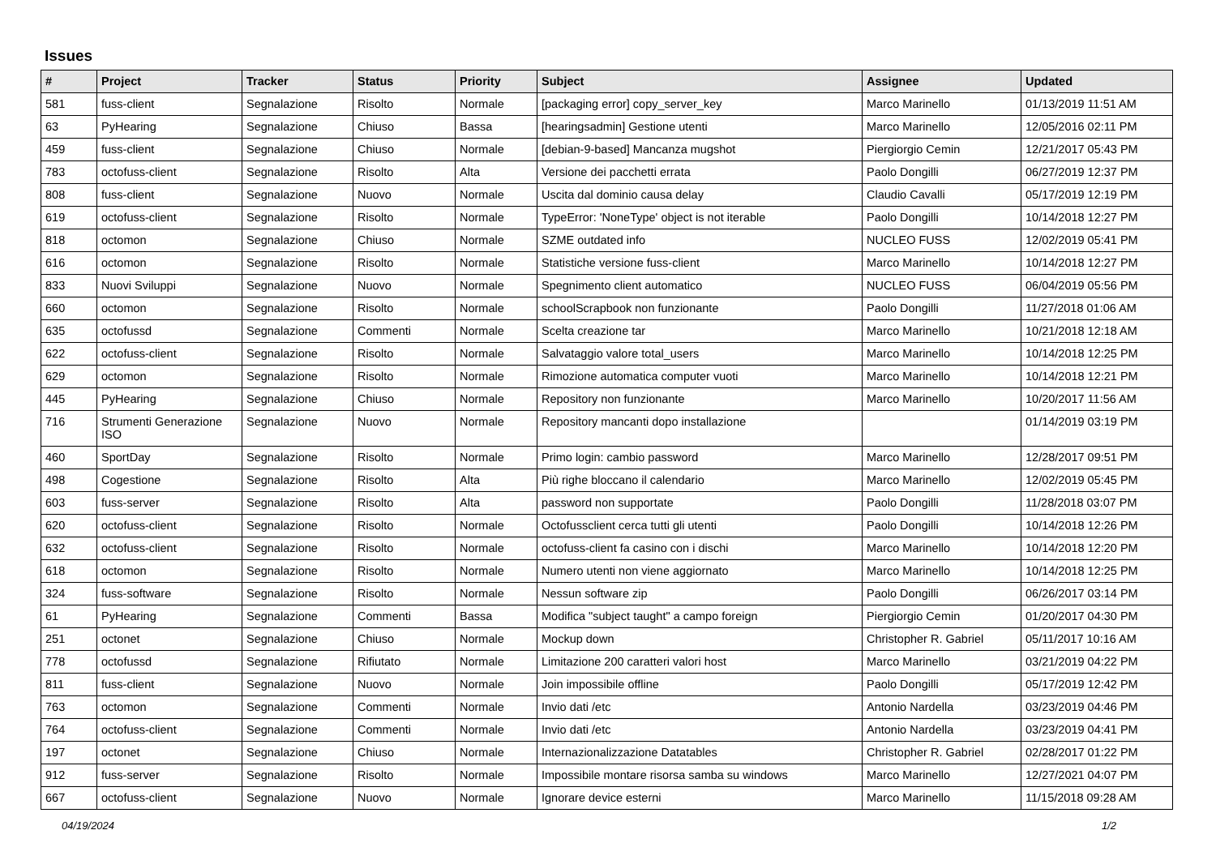Issues
| # | Project | Tracker | Status | Priority | Subject | Assignee | Updated |
| --- | --- | --- | --- | --- | --- | --- | --- |
| 581 | fuss-client | Segnalazione | Risolto | Normale | [packaging error] copy_server_key | Marco Marinello | 01/13/2019 11:51 AM |
| 63 | PyHearing | Segnalazione | Chiuso | Bassa | [hearingsadmin] Gestione utenti | Marco Marinello | 12/05/2016 02:11 PM |
| 459 | fuss-client | Segnalazione | Chiuso | Normale | [debian-9-based] Mancanza mugshot | Piergiorgio Cemin | 12/21/2017 05:43 PM |
| 783 | octofuss-client | Segnalazione | Risolto | Alta | Versione dei pacchetti errata | Paolo Dongilli | 06/27/2019 12:37 PM |
| 808 | fuss-client | Segnalazione | Nuovo | Normale | Uscita dal dominio causa delay | Claudio Cavalli | 05/17/2019 12:19 PM |
| 619 | octofuss-client | Segnalazione | Risolto | Normale | TypeError: 'NoneType' object is not iterable | Paolo Dongilli | 10/14/2018 12:27 PM |
| 818 | octomon | Segnalazione | Chiuso | Normale | SZME outdated info | NUCLEO FUSS | 12/02/2019 05:41 PM |
| 616 | octomon | Segnalazione | Risolto | Normale | Statistiche versione fuss-client | Marco Marinello | 10/14/2018 12:27 PM |
| 833 | Nuovi Sviluppi | Segnalazione | Nuovo | Normale | Spegnimento client automatico | NUCLEO FUSS | 06/04/2019 05:56 PM |
| 660 | octomon | Segnalazione | Risolto | Normale | schoolScrapbook non funzionante | Paolo Dongilli | 11/27/2018 01:06 AM |
| 635 | octofussd | Segnalazione | Commenti | Normale | Scelta creazione tar | Marco Marinello | 10/21/2018 12:18 AM |
| 622 | octofuss-client | Segnalazione | Risolto | Normale | Salvataggio valore total_users | Marco Marinello | 10/14/2018 12:25 PM |
| 629 | octomon | Segnalazione | Risolto | Normale | Rimozione automatica computer vuoti | Marco Marinello | 10/14/2018 12:21 PM |
| 445 | PyHearing | Segnalazione | Chiuso | Normale | Repository non funzionante | Marco Marinello | 10/20/2017 11:56 AM |
| 716 | Strumenti Generazione ISO | Segnalazione | Nuovo | Normale | Repository mancanti dopo installazione | | 01/14/2019 03:19 PM |
| 460 | SportDay | Segnalazione | Risolto | Normale | Primo login: cambio password | Marco Marinello | 12/28/2017 09:51 PM |
| 498 | Cogestione | Segnalazione | Risolto | Alta | Più righe bloccano il calendario | Marco Marinello | 12/02/2019 05:45 PM |
| 603 | fuss-server | Segnalazione | Risolto | Alta | password non supportate | Paolo Dongilli | 11/28/2018 03:07 PM |
| 620 | octofuss-client | Segnalazione | Risolto | Normale | Octofussclient cerca tutti gli utenti | Paolo Dongilli | 10/14/2018 12:26 PM |
| 632 | octofuss-client | Segnalazione | Risolto | Normale | octofuss-client fa casino con i dischi | Marco Marinello | 10/14/2018 12:20 PM |
| 618 | octomon | Segnalazione | Risolto | Normale | Numero utenti non viene aggiornato | Marco Marinello | 10/14/2018 12:25 PM |
| 324 | fuss-software | Segnalazione | Risolto | Normale | Nessun software zip | Paolo Dongilli | 06/26/2017 03:14 PM |
| 61 | PyHearing | Segnalazione | Commenti | Bassa | Modifica "subject taught" a campo foreign | Piergiorgio Cemin | 01/20/2017 04:30 PM |
| 251 | octonet | Segnalazione | Chiuso | Normale | Mockup down | Christopher R. Gabriel | 05/11/2017 10:16 AM |
| 778 | octofussd | Segnalazione | Rifiutato | Normale | Limitazione 200 caratteri valori host | Marco Marinello | 03/21/2019 04:22 PM |
| 811 | fuss-client | Segnalazione | Nuovo | Normale | Join impossibile offline | Paolo Dongilli | 05/17/2019 12:42 PM |
| 763 | octomon | Segnalazione | Commenti | Normale | Invio dati /etc | Antonio Nardella | 03/23/2019 04:46 PM |
| 764 | octofuss-client | Segnalazione | Commenti | Normale | Invio dati /etc | Antonio Nardella | 03/23/2019 04:41 PM |
| 197 | octonet | Segnalazione | Chiuso | Normale | Internazionalizzazione Datatables | Christopher R. Gabriel | 02/28/2017 01:22 PM |
| 912 | fuss-server | Segnalazione | Risolto | Normale | Impossibile montare risorsa samba su windows | Marco Marinello | 12/27/2021 04:07 PM |
| 667 | octofuss-client | Segnalazione | Nuovo | Normale | Ignorare device esterni | Marco Marinello | 11/15/2018 09:28 AM |
04/19/2024 1/2